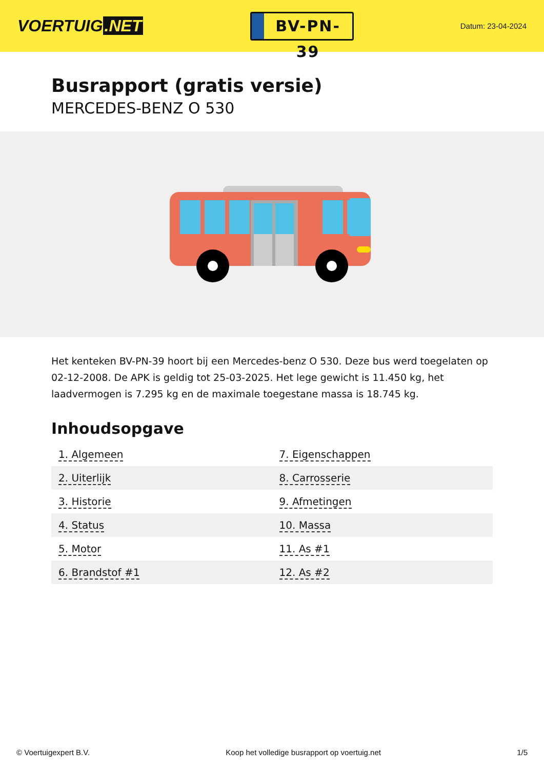VOERTUIG.NET
BV-PN-39
Datum: 23-04-2024
Busrapport (gratis versie)
MERCEDES-BENZ O 530
Het kenteken BV-PN-39 hoort bij een Mercedes-benz O 530. Deze bus werd toegelaten op 02-12-2008. De APK is geldig tot 25-03-2025. Het lege gewicht is 11.450 kg, het laadvermogen is 7.295 kg en de maximale toegestane massa is 18.745 kg.
Inhoudsopgave
| 1. Algemeen | 7. Eigenschappen |
| 2. Uiterlijk | 8. Carrosserie |
| 3. Historie | 9. Afmetingen |
| 4. Status | 10. Massa |
| 5. Motor | 11. As #1 |
| 6. Brandstof #1 | 12. As #2 |
© Voertuigexpert B.V. Koop het volledige busrapport op voertuig.net 1/5